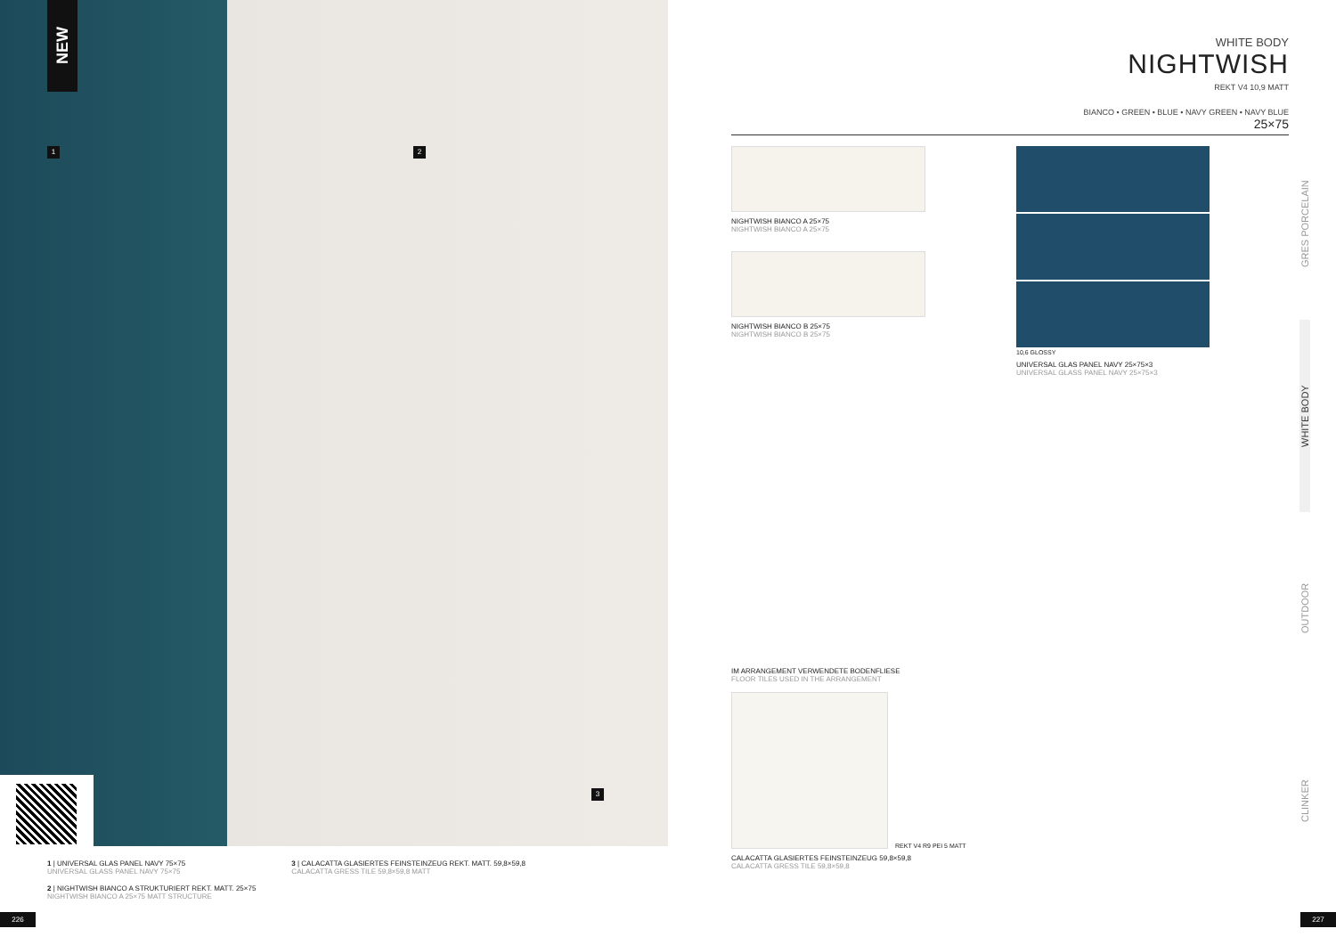NEW
1 2
3
1 | UNIVERSAL GLAS PANEL NAVY 75×75
UNIVERSAL GLASS PANEL NAVY 75×75
2 | NIGHTWISH BIANCO A STRUKTURIERT REKT. MATT. 25×75
NIGHTWISH BIANCO A 25×75 MATT STRUCTURE
3 | CALACATTA GLASIERTES FEINSTEINZEUG REKT. MATT. 59,8×59,8
CALACATTA GRESS TILE 59,8×59,8 MATT
226
WHITE BODY
NIGHTWISH
REKT V4 10,9 MATT
BIANCO • GREEN • BLUE • NAVY GREEN • NAVY BLUE
25×75
NIGHTWISH BIANCO A 25×75
NIGHTWISH BIANCO A 25×75
NIGHTWISH BIANCO B 25×75
NIGHTWISH BIANCO B 25×75
10,6 GLOSSY
UNIVERSAL GLAS PANEL NAVY 25×75×3
UNIVERSAL GLASS PANEL NAVY 25×75×3
IM ARRANGEMENT VERWENDETE BODENFLIESE
FLOOR TILES USED IN THE ARRANGEMENT
REKT V4 R9 PEI 5 MATT
CALACATTA GLASIERTES FEINSTEINZEUG 59,8×59,8
CALACATTA GRESS TILE 59,8×59,8
GRES PORCELAIN
WHITE BODY
OUTDOOR
CLINKER
227